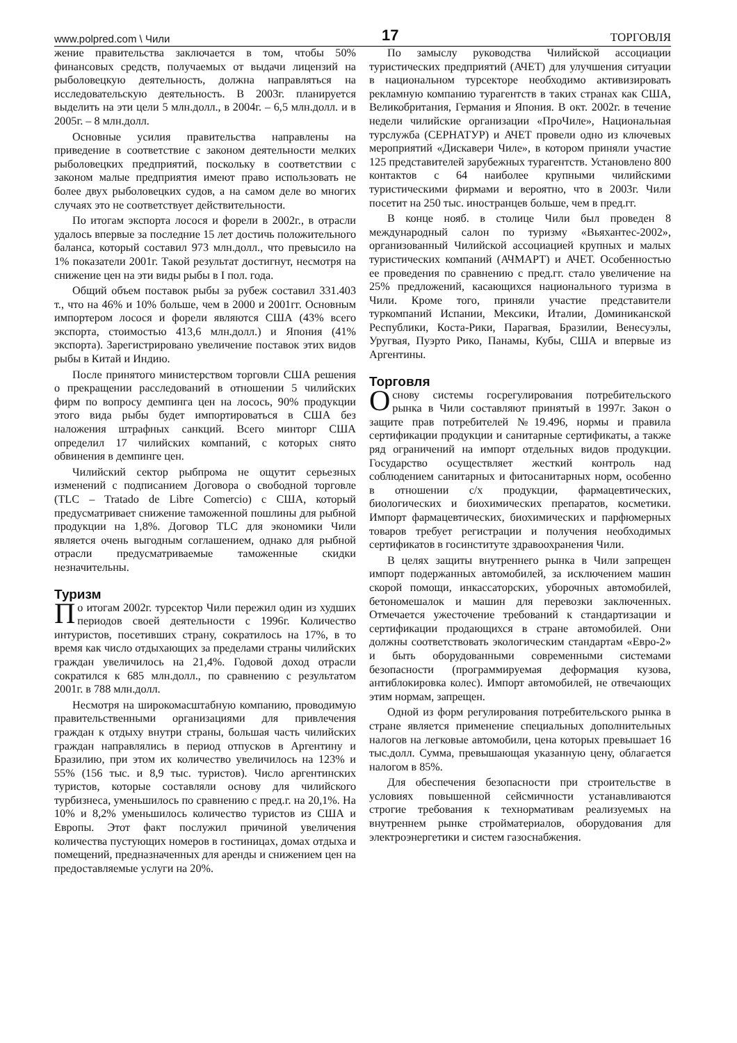www.polpred.com \ Чили 17 ТОРГОВЛЯ
жение правительства заключается в том, чтобы 50% финансовых средств, получаемых от выдачи лицензий на рыболовецкую деятельность, должна направляться на исследовательскую деятельность. В 2003г. планируется выделить на эти цели 5 млн.долл., в 2004г. – 6,5 млн.долл. и в 2005г. – 8 млн.долл.
Основные усилия правительства направлены на приведение в соответствие с законом деятельности мелких рыболовецких предприятий, поскольку в соответствии с законом малые предприятия имеют право использовать не более двух рыболовецких судов, а на самом деле во многих случаях это не соответствует действительности.
По итогам экспорта лосося и форели в 2002г., в отрасли удалось впервые за последние 15 лет достичь положительного баланса, который составил 973 млн.долл., что превысило на 1% показатели 2001г. Такой результат достигнут, несмотря на снижение цен на эти виды рыбы в I пол. года.
Общий объем поставок рыбы за рубеж составил 331.403 т., что на 46% и 10% больше, чем в 2000 и 2001гг. Основным импортером лосося и форели являются США (43% всего экспорта, стоимостью 413,6 млн.долл.) и Япония (41% экспорта). Зарегистрировано увеличение поставок этих видов рыбы в Китай и Индию.
После принятого министерством торговли США решения о прекращении расследований в отношении 5 чилийских фирм по вопросу демпинга цен на лосось, 90% продукции этого вида рыбы будет импортироваться в США без наложения штрафных санкций. Всего минторг США определил 17 чилийских компаний, с которых снято обвинения в демпинге цен.
Чилийский сектор рыбпрома не ощутит серьезных изменений с подписанием Договора о свободной торговле (TLC – Tratado de Libre Comercio) с США, который предусматривает снижение таможенной пошлины для рыбной продукции на 1,8%. Договор TLC для экономики Чили является очень выгодным соглашением, однако для рыбной отрасли предусматриваемые таможенные скидки незначительны.
Туризм
По итогам 2002г. турсектор Чили пережил один из худших периодов своей деятельности с 1996г. Количество интуристов, посетивших страну, сократилось на 17%, в то время как число отдыхающих за пределами страны чилийских граждан увеличилось на 21,4%. Годовой доход отрасли сократился к 685 млн.долл., по сравнению с результатом 2001г. в 788 млн.долл.
Несмотря на широкомасштабную компанию, проводимую правительственными организациями для привлечения граждан к отдыху внутри страны, большая часть чилийских граждан направлялись в период отпусков в Аргентину и Бразилию, при этом их количество увеличилось на 123% и 55% (156 тыс. и 8,9 тыс. туристов). Число аргентинских туристов, которые составляли основу для чилийского турбизнеса, уменьшилось по сравнению с пред.г. на 20,1%. На 10% и 8,2% уменьшилось количество туристов из США и Европы. Этот факт послужил причиной увеличения количества пустующих номеров в гостиницах, домах отдыха и помещений, предназначенных для аренды и снижением цен на предоставляемые услуги на 20%.
По замыслу руководства Чилийской ассоциации туристических предприятий (АЧЕТ) для улучшения ситуации в национальном турсекторе необходимо активизировать рекламную компанию турагентств в таких странах как США, Великобритания, Германия и Япония. В окт. 2002г. в течение недели чилийские организации «ПроЧиле», Национальная турслужба (СЕРНАТУР) и АЧЕТ провели одно из ключевых мероприятий «Дискавери Чиле», в котором приняли участие 125 представителей зарубежных турагентств. Установлено 800 контактов с 64 наиболее крупными чилийскими туристическими фирмами и вероятно, что в 2003г. Чили посетит на 250 тыс. иностранцев больше, чем в пред.гг.
В конце нояб. в столице Чили был проведен 8 международный салон по туризму «Вьяхантес-2002», организованный Чилийской ассоциацией крупных и малых туристических компаний (АЧМАРТ) и АЧЕТ. Особенностью ее проведения по сравнению с пред.гг. стало увеличение на 25% предложений, касающихся национального туризма в Чили. Кроме того, приняли участие представители туркомпаний Испании, Мексики, Италии, Доминиканской Республики, Коста-Рики, Парагвая, Бразилии, Венесуэлы, Уругвая, Пуэрто Рико, Панамы, Кубы, США и впервые из Аргентины.
Торговля
Основу системы госрегулирования потребительского рынка в Чили составляют принятый в 1997г. Закон о защите прав потребителей №19.496, нормы и правила сертификации продукции и санитарные сертификаты, а также ряд ограничений на импорт отдельных видов продукции. Государство осуществляет жесткий контроль над соблюдением санитарных и фитосанитарных норм, особенно в отношении с/х продукции, фармацевтических, биологических и биохимических препаратов, косметики. Импорт фармацевтических, биохимических и парфюмерных товаров требует регистрации и получения необходимых сертификатов в госинституте здравоохранения Чили.
В целях защиты внутреннего рынка в Чили запрещен импорт подержанных автомобилей, за исключением машин скорой помощи, инкассаторских, уборочных автомобилей, бетономешалок и машин для перевозки заключенных. Отмечается ужесточение требований к стандартизации и сертификации продающихся в стране автомобилей. Они должны соответствовать экологическим стандартам «Евро-2» и быть оборудованными современными системами безопасности (программируемая деформация кузова, антиблокировка колес). Импорт автомобилей, не отвечающих этим нормам, запрещен.
Одной из форм регулирования потребительского рынка в стране является применение специальных дополнительных налогов на легковые автомобили, цена которых превышает 16 тыс.долл. Сумма, превышающая указанную цену, облагается налогом в 85%.
Для обеспечения безопасности при строительстве в условиях повышенной сейсмичности устанавливаются строгие требования к технормативам реализуемых на внутреннем рынке стройматериалов, оборудования для электроэнергетики и систем газоснабжения.